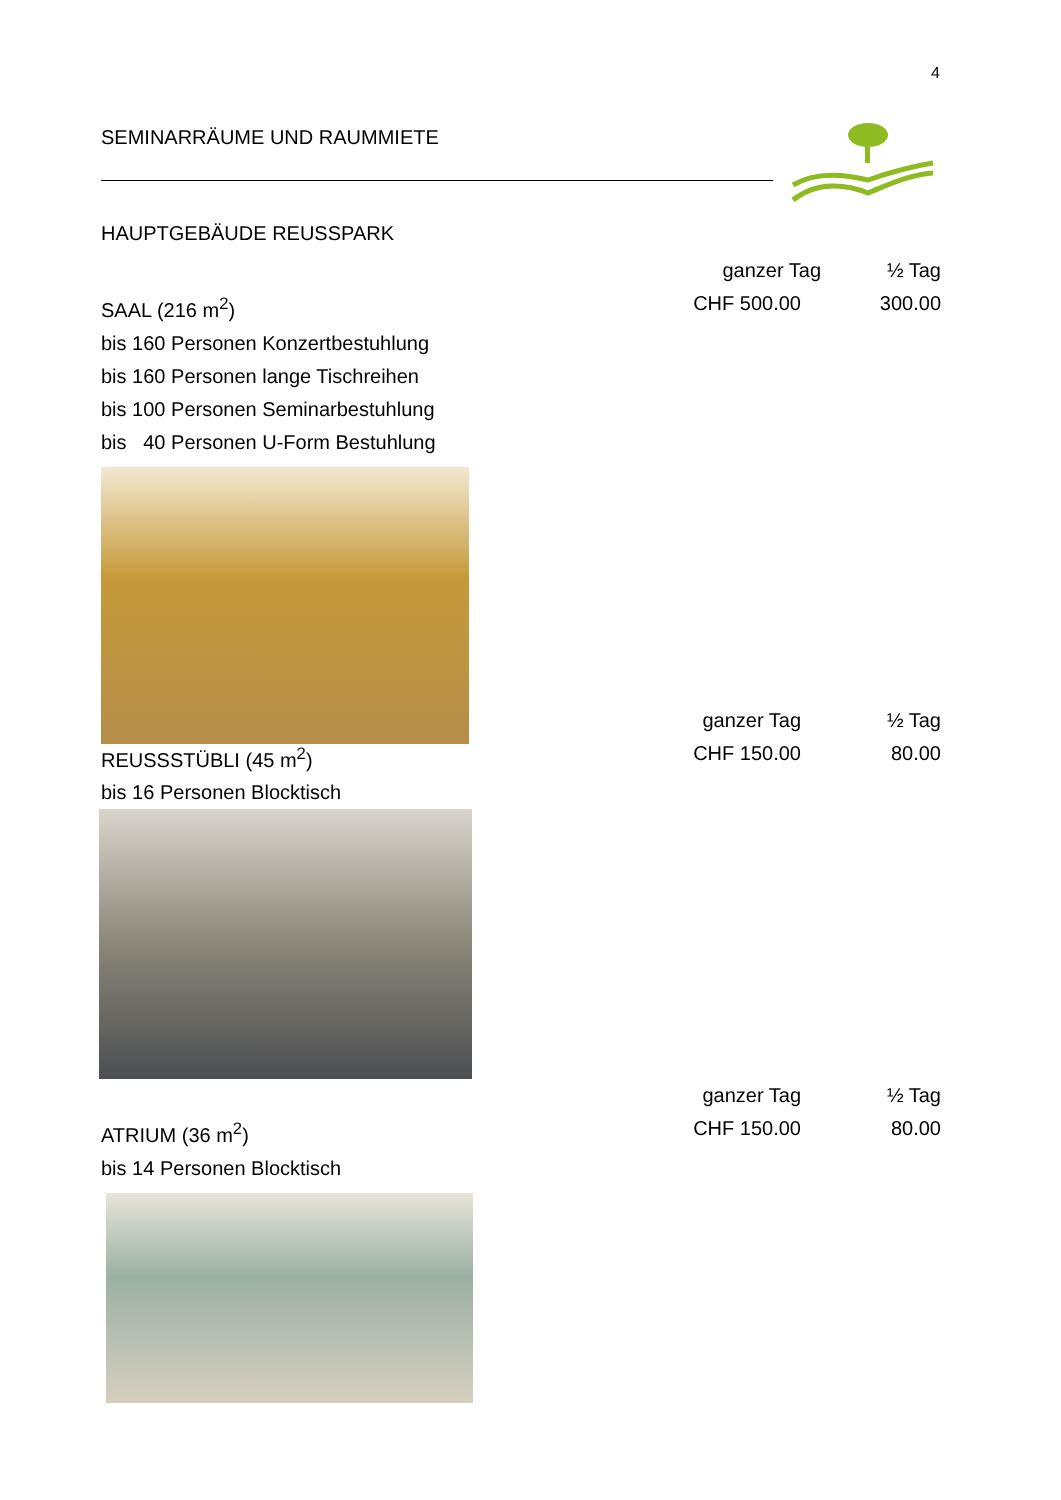4
SEMINARRÄUME UND RAUMMIETE
HAUPTGEBÄUDE REUSSPARK
ganzer Tag ½ Tag
SAAL (216 m<sup>2</sup>) CHF 500.00 300.00
bis 160 Personen Konzertbestuhlung
bis 160 Personen lange Tischreihen
bis 100 Personen Seminarbestuhlung
bis 40 Personen U-Form Bestuhlung
ganzer Tag ½ Tag
REUSSSTÜBLI (45 m<sup>2</sup>) CHF 150.00 80.00
bis 16 Personen Blocktisch
ganzer Tag ½ Tag
ATRIUM (36 m<sup>2</sup>) CHF 150.00 80.00
bis 14 Personen Blocktisch